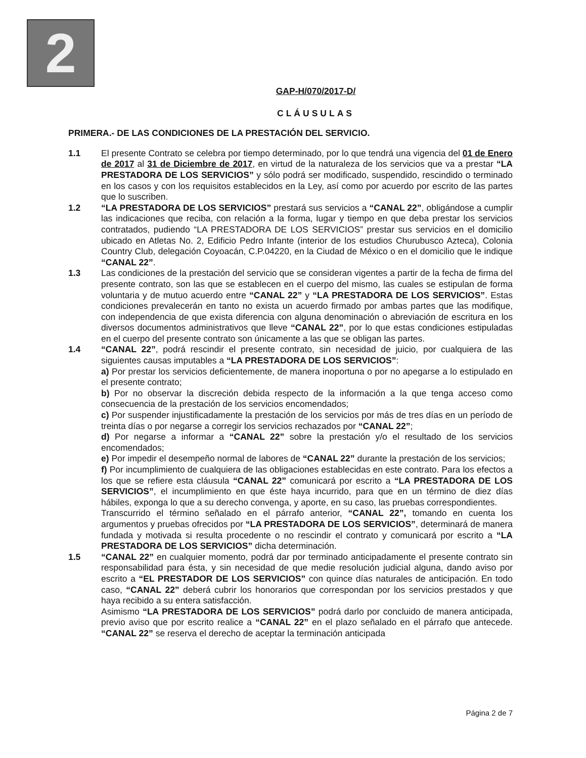2
GAP-H/070/2017-D/
CLÁUSULAS
PRIMERA.- DE LAS CONDICIONES DE LA PRESTACIÓN DEL SERVICIO.
1.1 El presente Contrato se celebra por tiempo determinado, por lo que tendrá una vigencia del 01 de Enero de 2017 al 31 de Diciembre de 2017, en virtud de la naturaleza de los servicios que va a prestar “LA PRESTADORA DE LOS SERVICIOS” y sólo podrá ser modificado, suspendido, rescindido o terminado en los casos y con los requisitos establecidos en la Ley, así como por acuerdo por escrito de las partes que lo suscriben.
1.2 “LA PRESTADORA DE LOS SERVICIOS” prestará sus servicios a “CANAL 22”, obligándose a cumplir las indicaciones que reciba, con relación a la forma, lugar y tiempo en que deba prestar los servicios contratados, pudiendo “LA PRESTADORA DE LOS SERVICIOS” prestar sus servicios en el domicilio ubicado en Atletas No. 2, Edificio Pedro Infante (interior de los estudios Churubusco Azteca), Colonia Country Club, delegación Coyoacán, C.P.04220, en la Ciudad de México o en el domicilio que le indique “CANAL 22”.
1.3 Las condiciones de la prestación del servicio que se consideran vigentes a partir de la fecha de firma del presente contrato, son las que se establecen en el cuerpo del mismo, las cuales se estipulan de forma voluntaria y de mutuo acuerdo entre “CANAL 22” y “LA PRESTADORA DE LOS SERVICIOS”. Estas condiciones prevalecerán en tanto no exista un acuerdo firmado por ambas partes que las modifique, con independencia de que exista diferencia con alguna denominación o abreviación de escritura en los diversos documentos administrativos que lleve “CANAL 22”, por lo que estas condiciones estipuladas en el cuerpo del presente contrato son únicamente a las que se obligan las partes.
1.4 “CANAL 22”, podrá rescindir el presente contrato, sin necesidad de juicio, por cualquiera de las siguientes causas imputables a “LA PRESTADORA DE LOS SERVICIOS”:
a) Por prestar los servicios deficientemente, de manera inoportuna o por no apegarse a lo estipulado en el presente contrato;
b) Por no observar la discreción debida respecto de la información a la que tenga acceso como consecuencia de la prestación de los servicios encomendados;
c) Por suspender injustificadamente la prestación de los servicios por más de tres días en un período de treinta días o por negarse a corregir los servicios rechazados por “CANAL 22”;
d) Por negarse a informar a “CANAL 22” sobre la prestación y/o el resultado de los servicios encomendados;
e) Por impedir el desempeño normal de labores de “CANAL 22” durante la prestación de los servicios;
f) Por incumplimiento de cualquiera de las obligaciones establecidas en este contrato. Para los efectos a los que se refiere esta cláusula “CANAL 22” comunicará por escrito a “LA PRESTADORA DE LOS SERVICIOS”, el incumplimiento en que éste haya incurrido, para que en un término de diez días hábiles, exponga lo que a su derecho convenga, y aporte, en su caso, las pruebas correspondientes.
Transcurrido el término señalado en el párrafo anterior, “CANAL 22”, tomando en cuenta los argumentos y pruebas ofrecidos por “LA PRESTADORA DE LOS SERVICIOS”, determinará de manera fundada y motivada si resulta procedente o no rescindir el contrato y comunicará por escrito a “LA PRESTADORA DE LOS SERVICIOS” dicha determinación.
1.5 “CANAL 22” en cualquier momento, podrá dar por terminado anticipadamente el presente contrato sin responsabilidad para ésta, y sin necesidad de que medie resolución judicial alguna, dando aviso por escrito a “EL PRESTADOR DE LOS SERVICIOS” con quince días naturales de anticipación. En todo caso, “CANAL 22” deberá cubrir los honorarios que correspondan por los servicios prestados y que haya recibido a su entera satisfacción.
Asimismo “LA PRESTADORA DE LOS SERVICIOS” podrá darlo por concluido de manera anticipada, previo aviso que por escrito realice a “CANAL 22” en el plazo señalado en el párrafo que antecede. “CANAL 22” se reserva el derecho de aceptar la terminación anticipada
Página 2 de 7